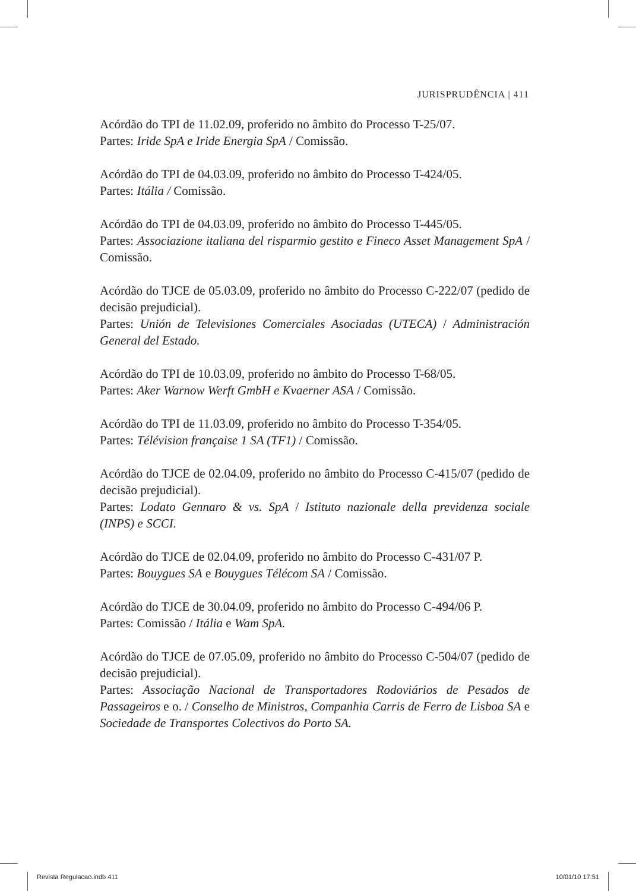JURISPRUDÊNCIA | 411
Acórdão do TPI de 11.02.09, proferido no âmbito do Processo T-25/07.
Partes: Iride SpA e Iride Energia SpA / Comissão.
Acórdão do TPI de 04.03.09, proferido no âmbito do Processo T-424/05.
Partes: Itália / Comissão.
Acórdão do TPI de 04.03.09, proferido no âmbito do Processo T-445/05.
Partes: Associazione italiana del risparmio gestito e Fineco Asset Management SpA / Comissão.
Acórdão do TJCE de 05.03.09, proferido no âmbito do Processo C-222/07 (pedido de decisão prejudicial).
Partes: Unión de Televisiones Comerciales Asociadas (UTECA) / Administración General del Estado.
Acórdão do TPI de 10.03.09, proferido no âmbito do Processo T-68/05.
Partes: Aker Warnow Werft GmbH e Kvaerner ASA / Comissão.
Acórdão do TPI de 11.03.09, proferido no âmbito do Processo T-354/05.
Partes: Télévision française 1 SA (TF1) / Comissão.
Acórdão do TJCE de 02.04.09, proferido no âmbito do Processo C-415/07 (pedido de decisão prejudicial).
Partes: Lodato Gennaro & vs. SpA / Istituto nazionale della previdenza sociale (INPS) e SCCI.
Acórdão do TJCE de 02.04.09, proferido no âmbito do Processo C-431/07 P.
Partes: Bouygues SA e Bouygues Télécom SA / Comissão.
Acórdão do TJCE de 30.04.09, proferido no âmbito do Processo C-494/06 P.
Partes: Comissão / Itália e Wam SpA.
Acórdão do TJCE de 07.05.09, proferido no âmbito do Processo C-504/07 (pedido de decisão prejudicial).
Partes: Associação Nacional de Transportadores Rodoviários de Pesados de Passageiros e o. / Conselho de Ministros, Companhia Carris de Ferro de Lisboa SA e Sociedade de Transportes Colectivos do Porto SA.
Revista Regulacao.indb 411 10/01/10 17:51